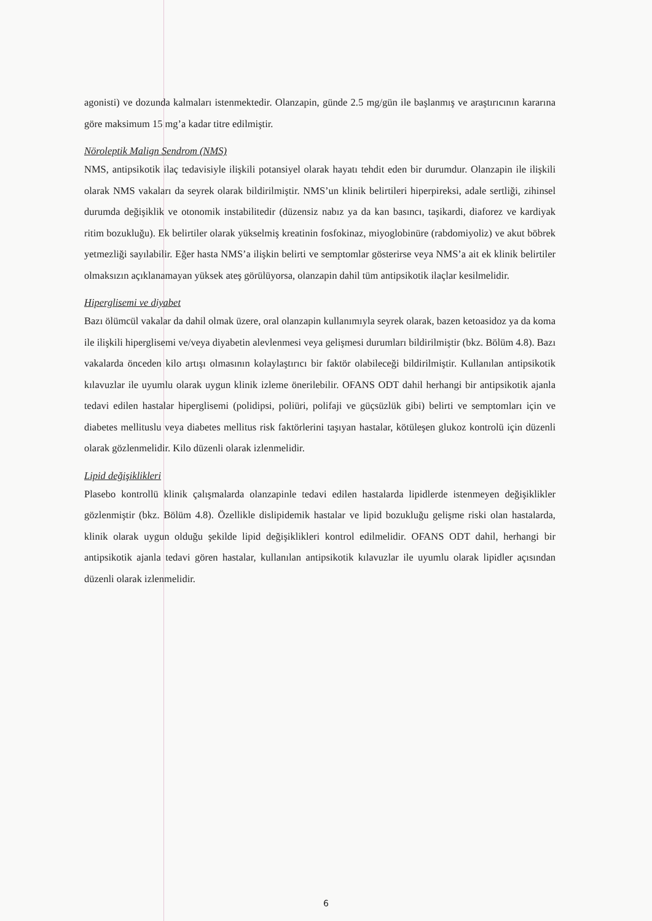agonisti) ve dozunda kalmaları istenmektedir. Olanzapin, günde 2.5 mg/gün ile başlanmış ve araştırıcının kararına göre maksimum 15 mg’a kadar titre edilmiştir.
Nöroleptik Malign Sendrom (NMS)
NMS, antipsikotik ilaç tedavisiyle ilişkili potansiyel olarak hayatı tehdit eden bir durumdur. Olanzapin ile ilişkili olarak NMS vakaları da seyrek olarak bildirilmiştir. NMS’un klinik belirtileri hiperpireksi, adale sertliği, zihinsel durumda değişiklik ve otonomik instabilitedir (düzensiz nabız ya da kan basıncı, taşikardi, diaforez ve kardiyak ritim bozukluğu). Ek belirtiler olarak yükselmiş kreatinin fosfokinaz, miyoglobinüre (rabdomiyoliz) ve akut böbrek yetmezliği sayılabilir. Eğer hasta NMS’a ilişkin belirti ve semptomlar gösterirse veya NMS’a ait ek klinik belirtiler olmaksızın açıklanamayan yüksek ateş görülüyorsa, olanzapin dahil tüm antipsikotik ilaçlar kesilmelidir.
Hiperglisemi ve diyabet
Bazı ölümcül vakalar da dahil olmak üzere, oral olanzapin kullanımıyla seyrek olarak, bazen ketoasidoz ya da koma ile ilişkili hiperglisemi ve/veya diyabetin alevlenmesi veya gelişmesi durumları bildirilmiştir (bkz. Bölüm 4.8). Bazı vakalarda önceden kilo artışı olmasının kolaylaştırıcı bir faktör olabileceği bildirilmiştir. Kullanılan antipsikotik kılavuzlar ile uyumlu olarak uygun klinik izleme önerilebilir. OFANS ODT dahil herhangi bir antipsikotik ajanla tedavi edilen hastalar hiperglisemi (polidipsi, poliüri, polifaji ve güçsüzlük gibi) belirti ve semptomları için ve diabetes mellituslu veya diabetes mellitus risk faktörlerini taşıyan hastalar, kötüleşen glukoz kontrolü için düzenli olarak gözlenmelidir. Kilo düzenli olarak izlenmelidir.
Lipid değişiklikleri
Plasebo kontrollü klinik çalışmalarda olanzapinle tedavi edilen hastalarda lipidlerde istenmeyen değişiklikler gözlenmiştir (bkz. Bölüm 4.8). Özellikle dislipidemik hastalar ve lipid bozukluğu gelişme riski olan hastalarda, klinik olarak uygun olduğu şekilde lipid değişiklikleri kontrol edilmelidir. OFANS ODT dahil, herhangi bir antipsikotik ajanla tedavi gören hastalar, kullanılan antipsikotik kılavuzlar ile uyumlu olarak lipidler açısından düzenli olarak izlenmelidir.
6